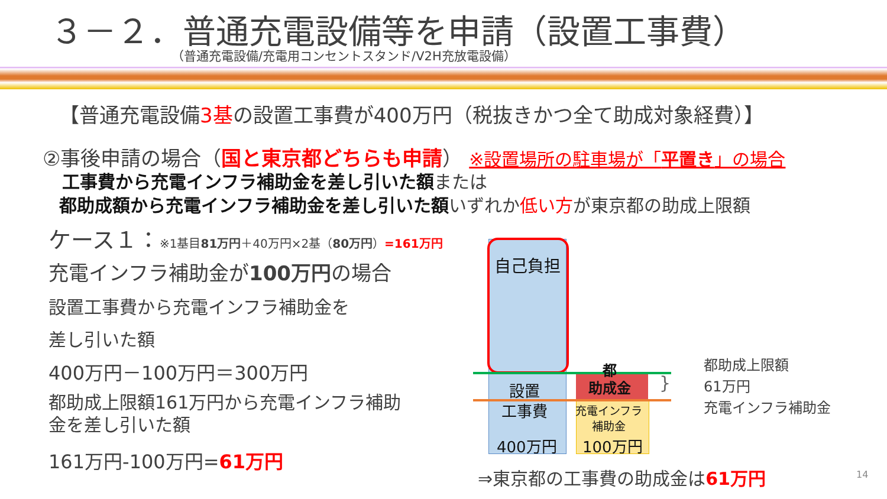３－２．普通充電設備等を申請（設置工事費）
（普通充電設備/充電用コンセントスタンド/V2H充放電設備）
【普通充電設備3基の設置工事費が400万円（税抜きかつ全て助成対象経費）】
②事後申請の場合（国と東京都どちらも申請） ※設置場所の駐車場が「平置き」の場合
工事費から充電インフラ補助金を差し引いた額または
都助成額から充電インフラ補助金を差し引いた額いずれか低い方が東京都の助成上限額
ケース１：※1基目81万円＋40万円×2基（80万円）=161万円
充電インフラ補助金が100万円の場合
設置工事費から充電インフラ補助金を
差し引いた額
400万円－100万円＝300万円
都助成上限額161万円から充電インフラ補助
金を差し引いた額
161万円-100万円=61万円
自己負担
設置
工事費
400万円
都
助成金
充電インフラ
補助金
100万円
}
都助成上限額
61万円
充電インフラ補助金
⇒東京都の工事費の助成金は61万円 14